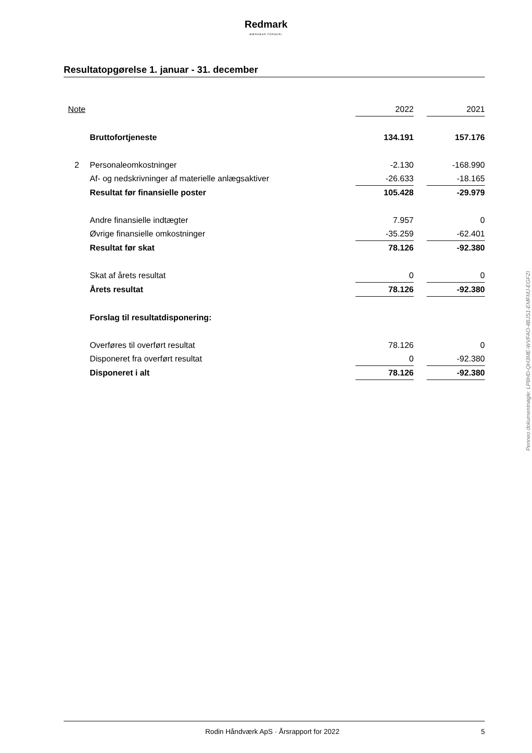Redmark
MÆRKBAR FORSKEL
Resultatopgørelse 1. januar - 31. december
| Note | | 2022 | | 2021 |
| --- | --- | --- | --- | --- |
| | Bruttofortjeneste | 134.191 | | 157.176 |
| 2 | Personaleomkostninger | -2.130 | | -168.990 |
| | Af- og nedskrivninger af materielle anlægsaktiver | -26.633 | | -18.165 |
| | Resultat før finansielle poster | 105.428 | | -29.979 |
| | Andre finansielle indtægter | 7.957 | | 0 |
| | Øvrige finansielle omkostninger | -35.259 | | -62.401 |
| | Resultat før skat | 78.126 | | -92.380 |
| | Skat af årets resultat | 0 | | 0 |
| | Årets resultat | 78.126 | | -92.380 |
| | Forslag til resultatdisponering: | | | |
| | Overføres til overført resultat | 78.126 | | 0 |
| | Disponeret fra overført resultat | 0 | | -92.380 |
| | Disponeret i alt | 78.126 | | -92.380 |
Penneo dokumentnøgle: LP8HD-QH3ME-WVFAO-4BJS1-EMFMJ-EGFZI
Rodin Håndværk ApS · Årsrapport for 2022 5